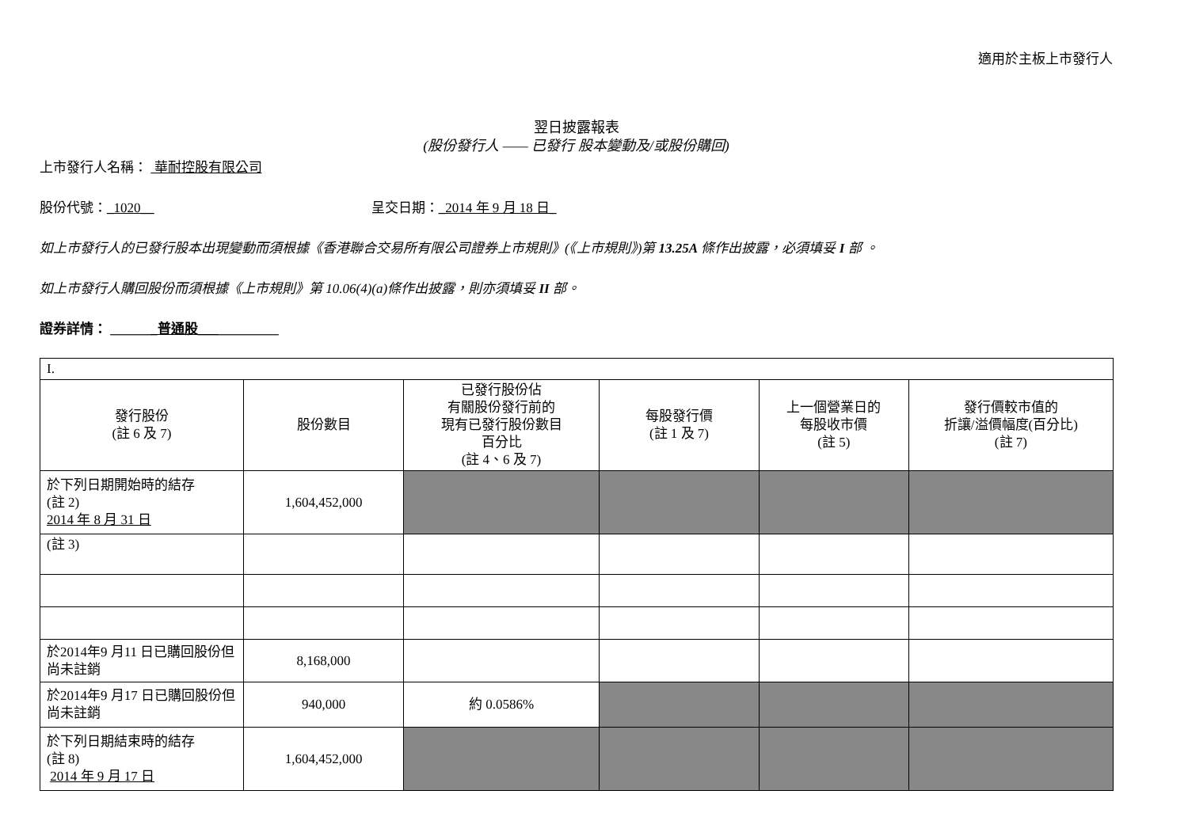適用於主板上市發行人
翌日披露報表
(股份發行人 —— 已發行 股本變動及/或股份購回)
上市發行人名稱： 華耐控股有限公司
股份代號：_1020__ 呈交日期：_2014 年 9 月 18 日_
如上市發行人的已發行股本出現變動而須根據《香港聯合交易所有限公司證券上市規則》(《上市規則》)第 13.25A 條作出披露，必須填妥 I 部 。
如上市發行人購回股份而須根據《上市規則》第 10.06(4)(a)條作出披露，則亦須填妥 II 部。
證券詳情： _______普通股____________
| I. | | | | | |
| 發行股份 (註 6 及 7) | 股份數目 | 已發行股份佔 有關股份發行前的 現有已發行股份數目 百分比 (註 4、6 及 7) | 每股發行價 (註 1 及 7) | 上一個營業日的 每股收市價 (註 5) | 發行價較市值的 折讓/溢價幅度(百分比) (註 7) |
| 於下列日期開始時的結存 (註 2) 2014 年 8 月 31 日 | 1,604,452,000 | | | | |
| (註 3) | | | | | |
| 於2014年9 月11 日已購回股份但尚未註銷 | 8,168,000 | | | | |
| 於2014年9 月17 日已購回股份但尚未註銷 | 940,000 | 約 0.0586% | | | |
| 於下列日期結束時的結存 (註 8) 2014 年 9 月 17 日 | 1,604,452,000 | | | | |